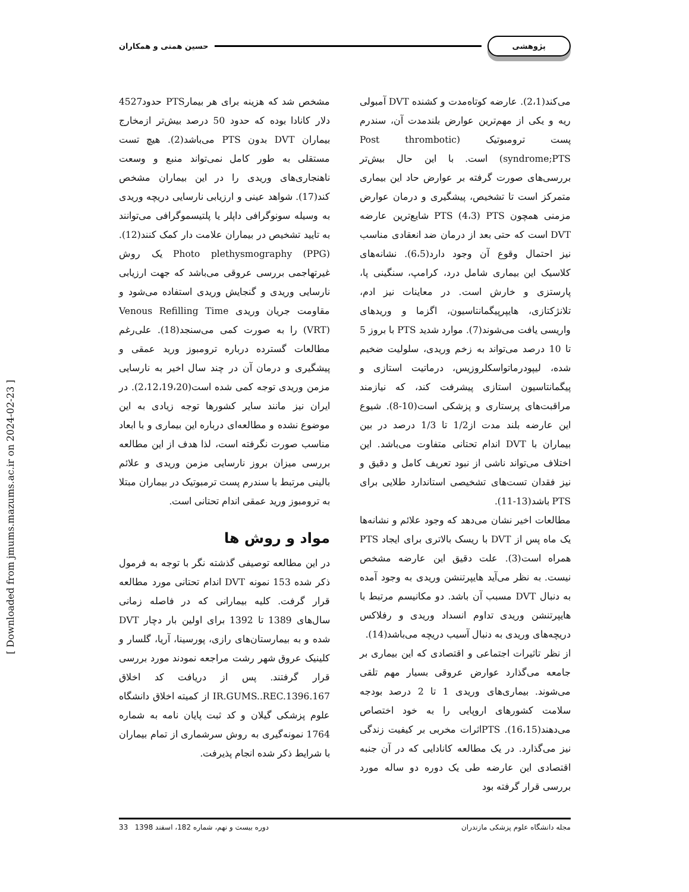پژوهشی حسین همتی و همکاران
می‌کند(2،1). عارضه کوتاه‌مدت و کشنده DVT آمبولی ریه و یکی از مهم‌ترین عوارض بلندمدت آن، سندرم پست ترومبوتیک (Post thrombotic syndrome;PTS) است. با این حال بیش‌تر بررسی‌های صورت گرفته بر عوارض حاد این بیماری متمرکز است تا تشخیص، پیشگیری و درمان عوارض مزمنی همچون PTS (4،3) PTS شایع‌ترین عارضه DVT است که حتی بعد از درمان ضد انعقادی مناسب نیز احتمال وقوع آن وجود دارد(6،5). نشانه‌های کلاسیک این بیماری شامل درد، کرامپ، سنگینی پا، پارستزی و خارش است. در معاینات نیز ادم، تلانژکتازی، هایپرپیگمانتاسیون، اگزما و وریدهای واریسی یافت می‌شوند(7). موارد شدید PTS با بروز 5 تا 10 درصد می‌تواند به زخم وریدی، سلولیت ضخیم شده، لیپودرماتواسکلروزیس، درماتیت استازی و پیگمانتاسیون استازی پیشرفت کند، که نیازمند مراقبت‌های پرستاری و پزشکی است(10-8). شیوع این عارضه بلند مدت از1/2 تا 1/3 درصد در بین بیماران با DVT اندام تحتانی متفاوت می‌باشد. این اختلاف می‌تواند ناشی از نبود تعریف کامل و دقیق و نیز فقدان تست‌های تشخیصی استاندارد طلایی برای PTS باشد(13-11).
مطالعات اخیر نشان می‌دهد که وجود علائم و نشانه‌ها یک ماه پس از DVT با ریسک بالاتری برای ایجاد PTS همراه است(3). علت دقیق این عارضه مشخص نیست. به نظر می‌آید هایپرتنشن وریدی به وجود آمده به دنبال DVT مسبب آن باشد. دو مکانیسم مرتبط با هایپرتنشن وریدی تداوم انسداد وریدی و رفلاکس دریچه‌های وریدی به دنبال آسیب دریچه می‌باشد(14).
از نظر تاثیرات اجتماعی و اقتصادی که این بیماری بر جامعه می‌گذارد عوارض عروقی بسیار مهم تلقی می‌شوند. بیماری‌های وریدی 1 تا 2 درصد بودجه سلامت کشورهای اروپایی را به خود اختصاص می‌دهند(16،15). PTSاثرات مخربی بر کیفیت زندگی نیز می‌گذارد. در یک مطالعه کانادایی که در آن جنبه اقتصادی این عارضه طی یک دوره دو ساله مورد بررسی قرار گرفته بود
مشخص شد که هزینه برای هر بیمارPTS حدود4527 دلار کانادا بوده که حدود 50 درصد بیش‌تر ازمخارج بیماران DVT بدون PTS می‌باشد(2). هیچ تست مستقلی به طور کامل نمی‌تواند منبع و وسعت ناهنجاری‌های وریدی را در این بیماران مشخص کند(17). شواهد عینی و ارزیابی نارسایی دریچه وریدی به وسیله سونوگرافی داپلر یا پلتیسموگرافی می‌توانند به تایید تشخیص در بیماران علامت دار کمک کنند(12). Photo plethysmography (PPG) یک روش غیرتهاجمی بررسی عروقی می‌باشد که جهت ارزیابی نارسایی وریدی و گنجایش وریدی استفاده می‌شود و مقاومت جریان وریدی Venous Refilling Time (VRT) را به صورت کمی می‌سنجد(18). علی‌رغم مطالعات گسترده درباره ترومبوز ورید عمقی و پیشگیری و درمان آن در چند سال اخیر به نارسایی مزمن وریدی توجه کمی شده است(2،12،19،20). در ایران نیز مانند سایر کشورها توجه زیادی به این موضوع نشده و مطالعه‌ای درباره این بیماری و با ابعاد مناسب صورت نگرفته است، لذا هدف از این مطالعه بررسی میزان بروز نارسایی مزمن وریدی و علائم بالینی مرتبط با سندرم پست ترمبوتیک در بیماران مبتلا به ترومبوز ورید عمقی اندام تحتانی است.
مواد و روش ها
در این مطالعه توصیفی گذشته نگر با توجه به فرمول ذکر شده 153 نمونه DVT اندام تحتانی مورد مطالعه قرار گرفت. کلیه بیمارانی که در فاصله زمانی سال‌های 1389 تا 1392 برای اولین بار دچار DVT شده و به بیمارستان‌های رازی، پورسینا، آریا، گلسار و کلینیک عروق شهر رشت مراجعه نمودند مورد بررسی قرار گرفتند. پس از دریافت کد اخلاق IR.GUMS..REC.1396.167 از کمیته اخلاق دانشگاه علوم پزشکی گیلان و کد ثبت پایان نامه به شماره 1764 نمونه‌گیری به روش سرشماری از تمام بیماران با شرایط ذکر شده انجام پذیرفت.
[ Downloaded from jmums.mazums.ac.ir on 2024-02-23 ]
مجله دانشگاه علوم پزشکی مازندران دوره بیست و نهم، شماره 182، اسفند 1398 33